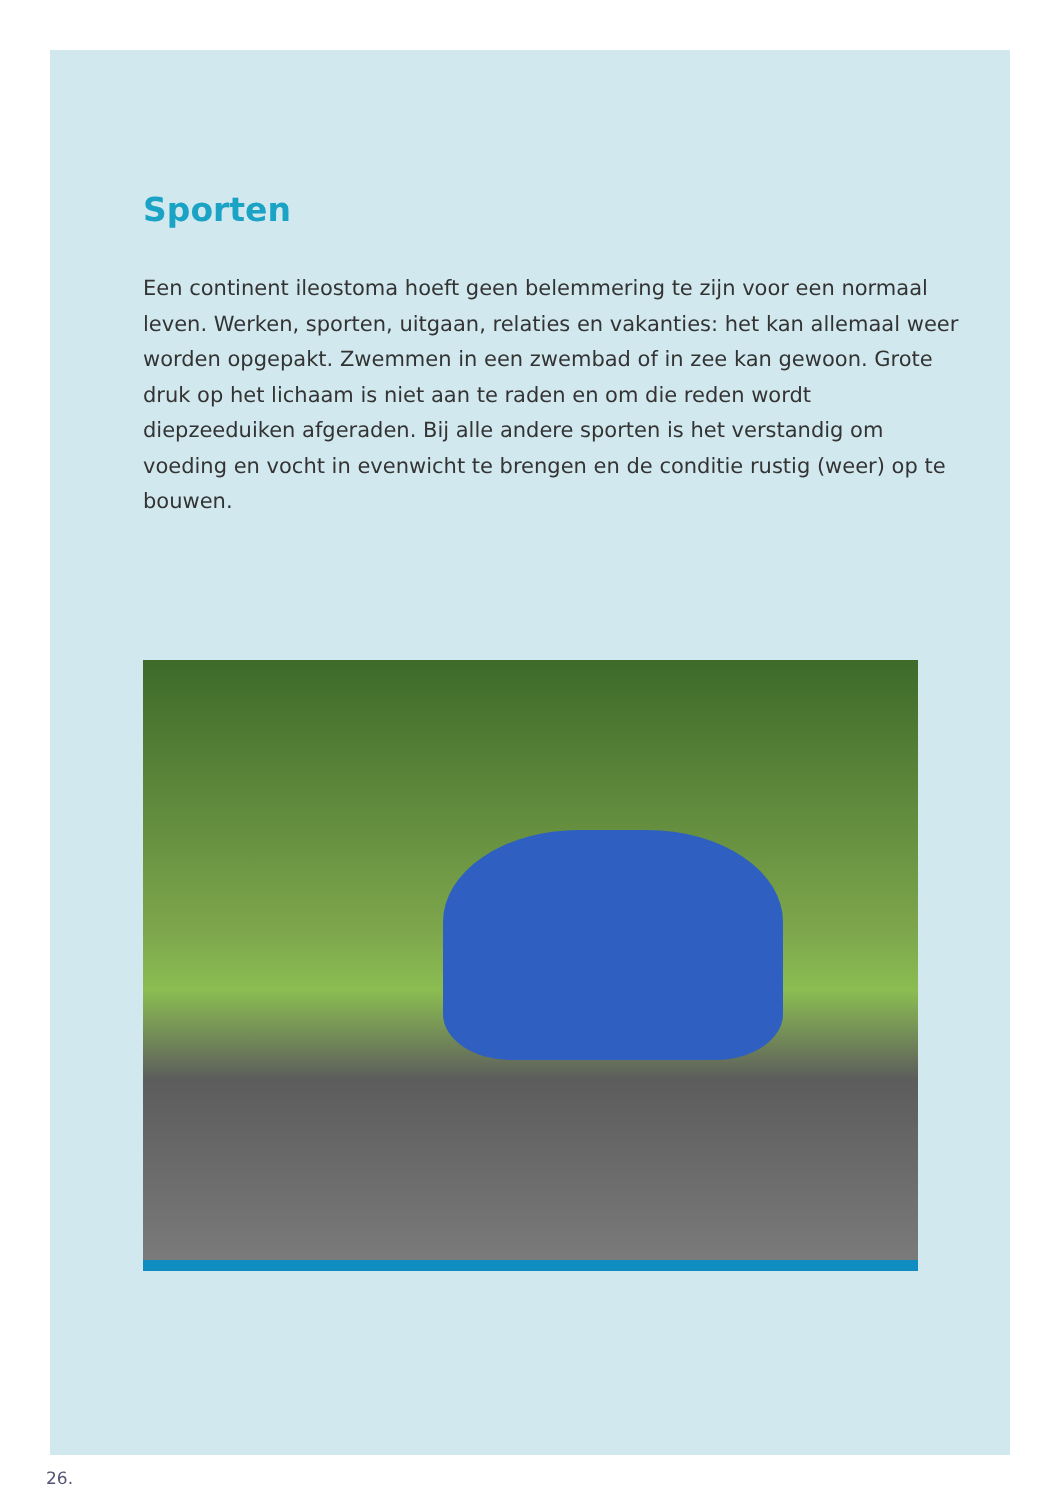Sporten
Een continent ileostoma hoeft geen belemmering te zijn voor een normaal leven. Werken, sporten, uitgaan, relaties en vakanties: het kan allemaal weer worden opgepakt. Zwemmen in een zwembad of in zee kan gewoon. Grote druk op het lichaam is niet aan te raden en om die reden wordt diepzeeduiken afgeraden. Bij alle andere sporten is het verstandig om voeding en vocht in evenwicht te brengen en de conditie rustig (weer) op te bouwen.
26.